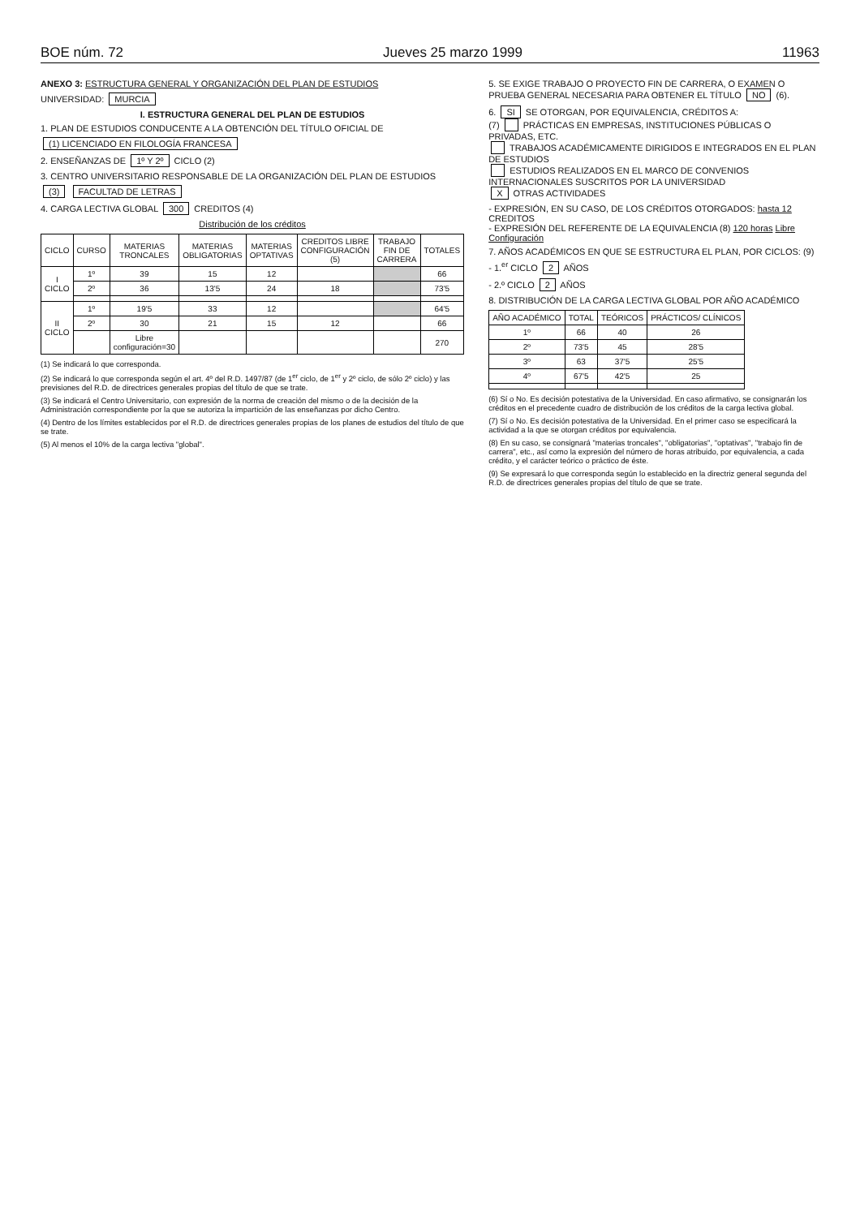BOE núm. 72 Jueves 25 marzo 1999 11963
ANEXO 3: ESTRUCTURA GENERAL Y ORGANIZACIÓN DEL PLAN DE ESTUDIOS
UNIVERSIDAD: MURCIA
I. ESTRUCTURA GENERAL DEL PLAN DE ESTUDIOS
1. PLAN DE ESTUDIOS CONDUCENTE A LA OBTENCIÓN DEL TÍTULO OFICIAL DE
(1) LICENCIADO EN FILOLOGÍA FRANCESA
2. ENSEÑANZAS DE 1º Y 2º CICLO (2)
3. CENTRO UNIVERSITARIO RESPONSABLE DE LA ORGANIZACIÓN DEL PLAN DE ESTUDIOS
(3) FACULTAD DE LETRAS
4. CARGA LECTIVA GLOBAL 300 CREDITOS (4)
Distribución de los créditos
| CICLO | CURSO | MATERIAS TRONCALES | MATERIAS OBLIGATORIAS | MATERIAS OPTATIVAS | CREDITOS LIBRE CONFIGURACIÓN (5) | TRABAJO FIN DE CARRERA | TOTALES |
| --- | --- | --- | --- | --- | --- | --- | --- |
| I CICLO | 1º | 39 | 15 | 12 | | | 66 |
| | 2º | 36 | 13'5 | 24 | 18 | | 73'5 |
| II CICLO | 1º | 19'5 | 33 | 12 | | | 64'5 |
| | 2º | 30 | 21 | 15 | 12 | | 66 |
| | | Libre configuración=30 | | | | | 270 |
(1) Se indicará lo que corresponda.
(2) Se indicará lo que corresponda según el art. 4º del R.D. 1497/87 (de 1<sup>er</sup> ciclo, de 1<sup>er</sup> y 2º ciclo, de sólo 2º ciclo) y las previsiones del R.D. de directrices generales propias del título de que se trate.
(3) Se indicará el Centro Universitario, con expresión de la norma de creación del mismo o de la decisión de la Administración correspondiente por la que se autoriza la impartición de las enseñanzas por dicho Centro.
(4) Dentro de los límites establecidos por el R.D. de directrices generales propias de los planes de estudios del título de que se trate.
(5) Al menos el 10% de la carga lectiva "global".
5. SE EXIGE TRABAJO O PROYECTO FIN DE CARRERA, O EXAMEN O PRUEBA GENERAL NECESARIA PARA OBTENER EL TÍTULO NO (6).
6. SI SE OTORGAN, POR EQUIVALENCIA, CRÉDITOS A:
(7) PRÁCTICAS EN EMPRESAS, INSTITUCIONES PÚBLICAS O PRIVADAS, ETC.
TRABAJOS ACADÉMICAMENTE DIRIGIDOS E INTEGRADOS EN EL PLAN DE ESTUDIOS
ESTUDIOS REALIZADOS EN EL MARCO DE CONVENIOS INTERNACIONALES SUSCRITOS POR LA UNIVERSIDAD
X OTRAS ACTIVIDADES
- EXPRESIÓN, EN SU CASO, DE LOS CRÉDITOS OTORGADOS: hasta 12 CREDITOS
- EXPRESIÓN DEL REFERENTE DE LA EQUIVALENCIA (8) 120 horas Libre Configuración
7. AÑOS ACADÉMICOS EN QUE SE ESTRUCTURA EL PLAN, POR CICLOS: (9)
- 1.<sup>er</sup> CICLO 2 AÑOS
- 2.º CICLO 2 AÑOS
8. DISTRIBUCIÓN DE LA CARGA LECTIVA GLOBAL POR AÑO ACADÉMICO
| AÑO ACADÉMICO | TOTAL | TEÓRICOS | PRÁCTICOS/ CLÍNICOS |
| --- | --- | --- | --- |
| 1º | 66 | 40 | 26 |
| 2º | 73'5 | 45 | 28'5 |
| 3º | 63 | 37'5 | 25'5 |
| 4º | 67'5 | 42'5 | 25 |
(6) Sí o No. Es decisión potestativa de la Universidad. En caso afirmativo, se consignarán los créditos en el precedente cuadro de distribución de los créditos de la carga lectiva global.
(7) Sí o No. Es decisión potestativa de la Universidad. En el primer caso se especificará la actividad a la que se otorgan créditos por equivalencia.
(8) En su caso, se consignará "materias troncales", "obligatorias", "optativas", "trabajo fin de carrera", etc., así como la expresión del número de horas atribuido, por equivalencia, a cada crédito, y el carácter teórico o práctico de éste.
(9) Se expresará lo que corresponda según lo establecido en la directriz general segunda del R.D. de directrices generales propias del título de que se trate.